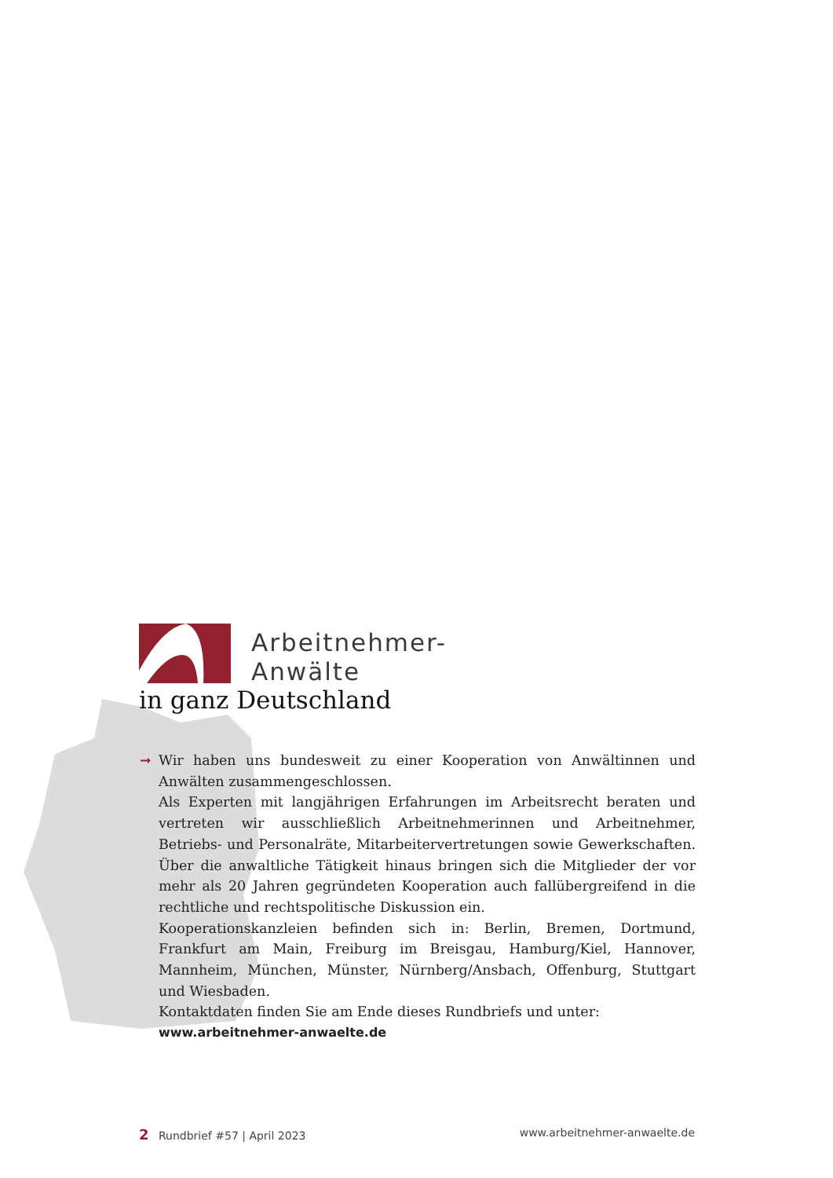Arbeitnehmer-
Anwälte
in ganz Deutschland
➞
Wir haben uns bundesweit zu einer Kooperation von Anwältinnen und Anwälten zusammengeschlossen.
Als Experten mit langjährigen Erfahrungen im Arbeitsrecht beraten und vertreten wir ausschließlich Arbeitnehmerinnen und Arbeitnehmer, Betriebs- und Personalräte, Mitarbeitervertretungen sowie Gewerkschaften. Über die anwaltliche Tätigkeit hinaus bringen sich die Mitglieder der vor mehr als 20 Jahren gegründeten Kooperation auch fallübergreifend in die rechtliche und rechtspolitische Diskussion ein.
Kooperationskanzleien befinden sich in: Berlin, Bremen, Dortmund, Frankfurt am Main, Freiburg im Breisgau, Hamburg/Kiel, Hannover, Mannheim, München, Münster, Nürnberg/Ansbach, Offenburg, Stuttgart und Wiesbaden.
Kontaktdaten finden Sie am Ende dieses Rundbriefs und unter:
www.arbeitnehmer-anwaelte.de
2 Rundbrief #57 | April 2023 www.arbeitnehmer-anwaelte.de